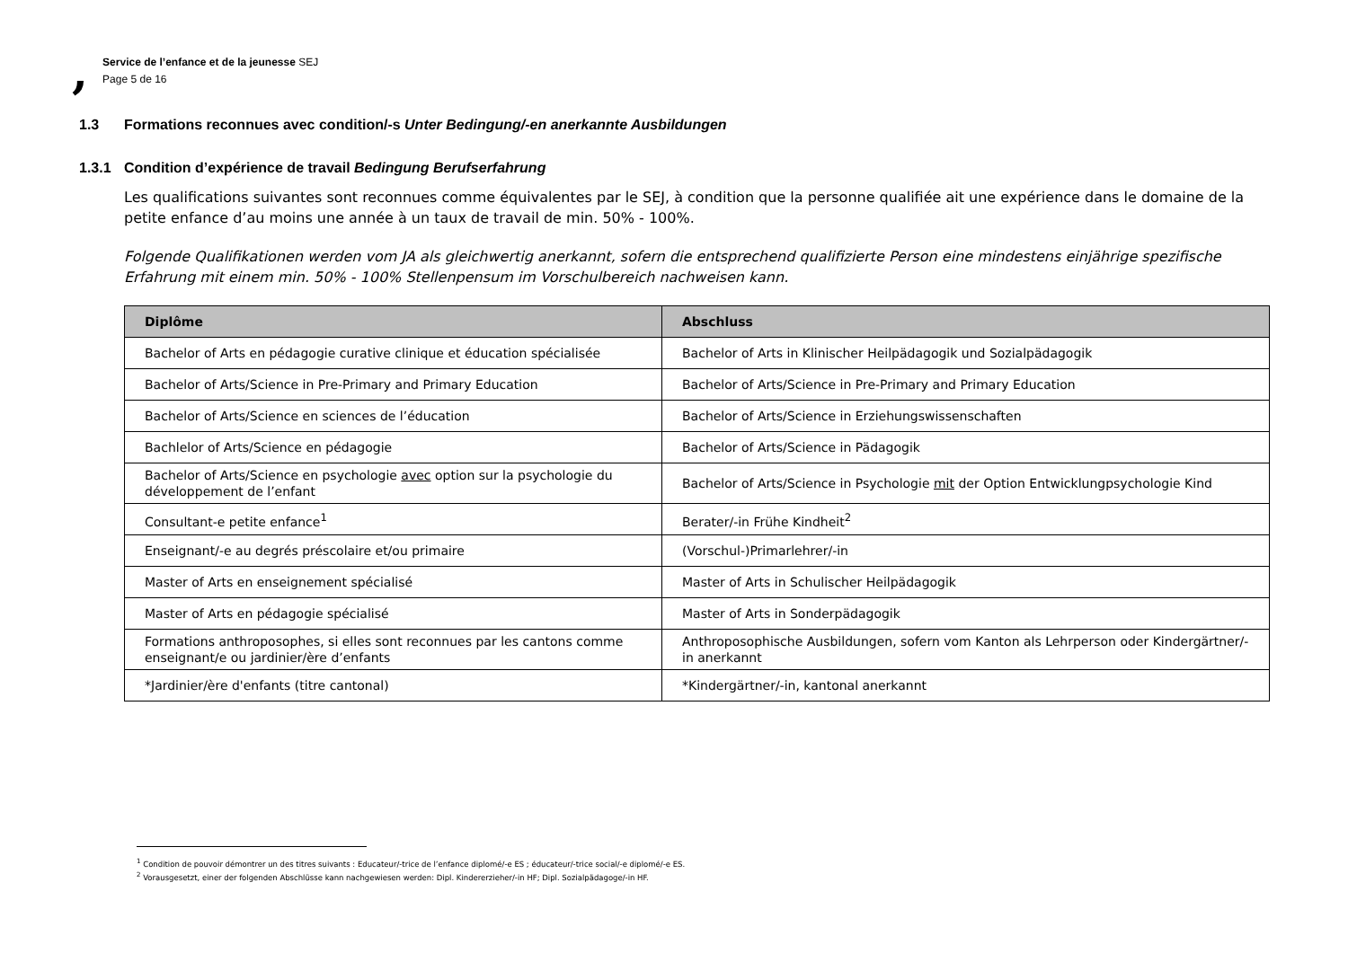,
Service de l’enfance et de la jeunesse SEJ
Page 5 de 16
1.3 Formations reconnues avec condition/-s Unter Bedingung/-en anerkannte Ausbildungen
1.3.1 Condition d’expérience de travail Bedingung Berufserfahrung
Les qualifications suivantes sont reconnues comme équivalentes par le SEJ, à condition que la personne qualifiée ait une expérience dans le domaine de la petite enfance d’au moins une année à un taux de travail de min. 50% - 100%.
Folgende Qualifikationen werden vom JA als gleichwertig anerkannt, sofern die entsprechend qualifizierte Person eine mindestens einjährige spezifische Erfahrung mit einem min. 50% - 100% Stellenpensum im Vorschulbereich nachweisen kann.
| Diplôme | Abschluss |
| --- | --- |
| Bachelor of Arts en pédagogie curative clinique et éducation spécialisée | Bachelor of Arts in Klinischer Heilpädagogik und Sozialpädagogik |
| Bachelor of Arts/Science in Pre-Primary and Primary Education | Bachelor of Arts/Science in Pre-Primary and Primary Education |
| Bachelor of Arts/Science en sciences de l’éducation | Bachelor of Arts/Science in Erziehungswissenschaften |
| Bachlelor of Arts/Science en pédagogie | Bachelor of Arts/Science in Pädagogik |
| Bachelor of Arts/Science en psychologie avec option sur la psychologie du développement de l’enfant | Bachelor of Arts/Science in Psychologie mit der Option Entwicklungpsychologie Kind |
| Consultant-e petite enfance<sup>1</sup> | Berater/-in Frühe Kindheit<sup>2</sup> |
| Enseignant/-e au degrés préscolaire et/ou primaire | (Vorschul-)Primarlehrer/-in |
| Master of Arts en enseignement spécialisé | Master of Arts in Schulischer Heilpädagogik |
| Master of Arts en pédagogie spécialisé | Master of Arts in Sonderpädagogik |
| Formations anthroposophes, si elles sont reconnues par les cantons comme enseignant/e ou jardinier/ère d’enfants | Anthroposophische Ausbildungen, sofern vom Kanton als Lehrperson oder Kindergärtner/-in anerkannt |
| *Jardinier/ère d'enfants (titre cantonal) | *Kindergärtner/-in, kantonal anerkannt |
<sup>1</sup> Condition de pouvoir démontrer un des titres suivants : Educateur/-trice de l’enfance diplomé/-e ES ; éducateur/-trice social/-e diplomé/-e ES.
<sup>2</sup> Vorausgesetzt, einer der folgenden Abschlüsse kann nachgewiesen werden: Dipl. Kindererzieher/-in HF; Dipl. Sozialpädagoge/-in HF.